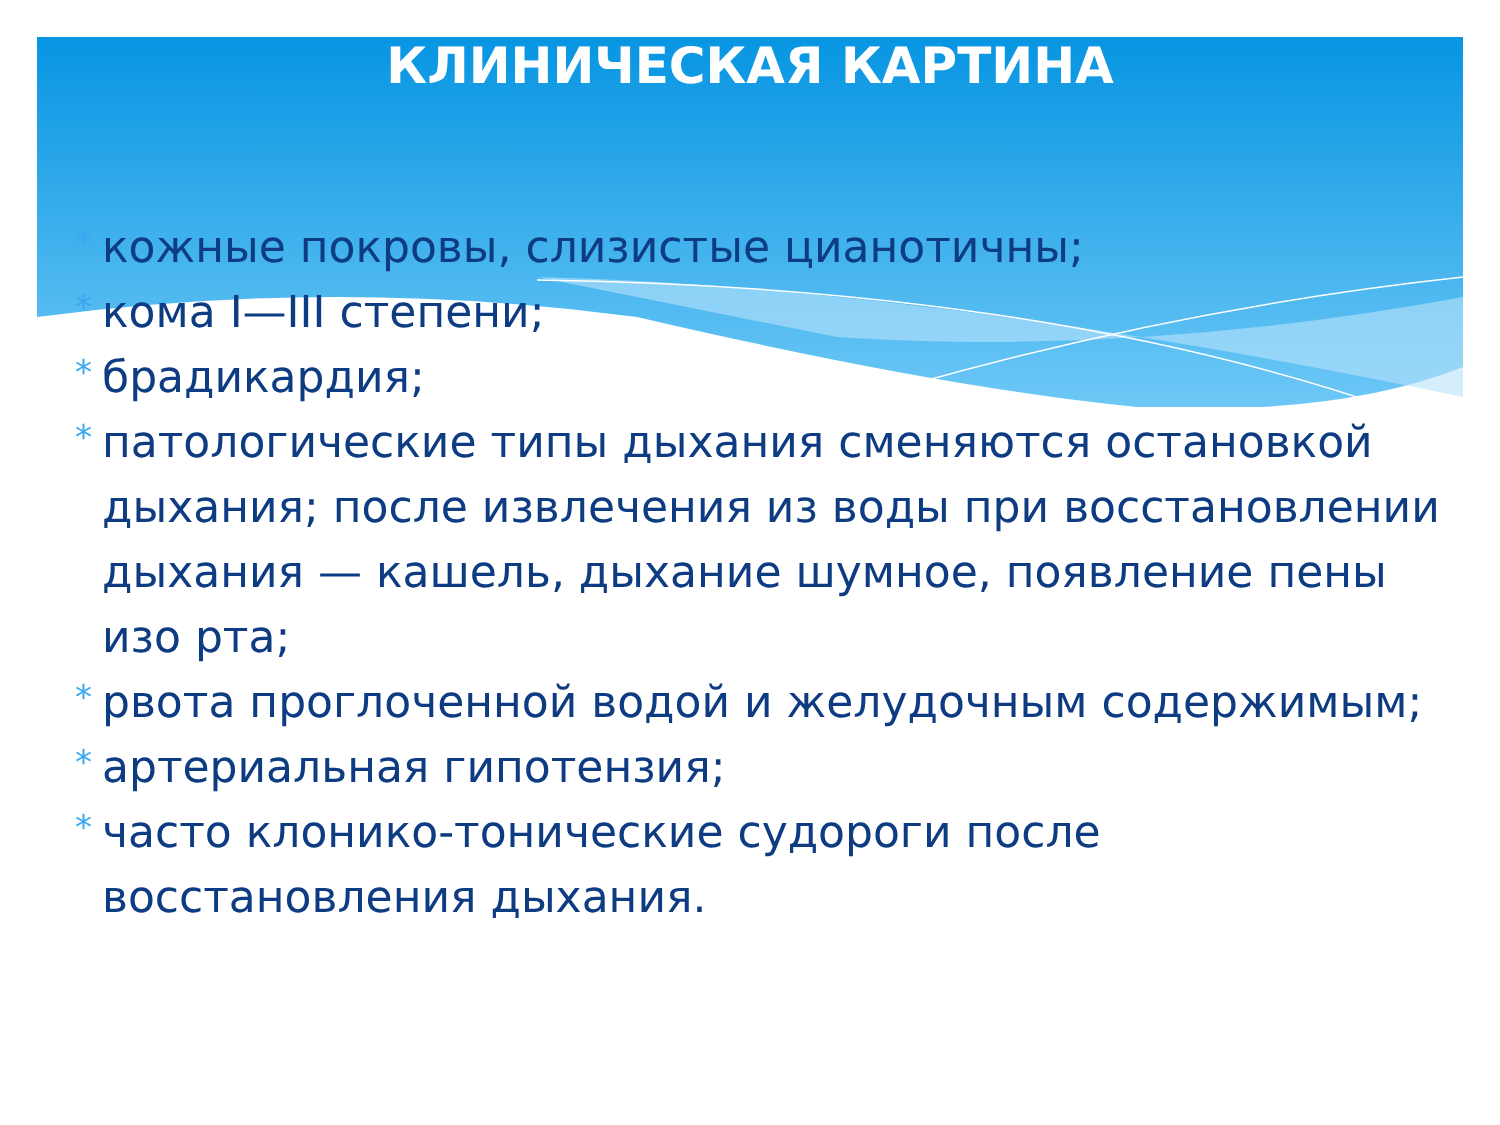КЛИНИЧЕСКАЯ КАРТИНА
* кожные покровы, слизистые цианотичны;
* кома I—III степени;
* брадикардия;
* патологические типы дыхания сменяются остановкой дыхания; после извлечения из воды при восстановлении дыхания — кашель, дыхание шумное, появление пены изо рта;
* рвота проглоченной водой и желудочным содержимым;
* артериальная гипотензия;
* часто клонико-тонические судороги после восстановления дыхания.